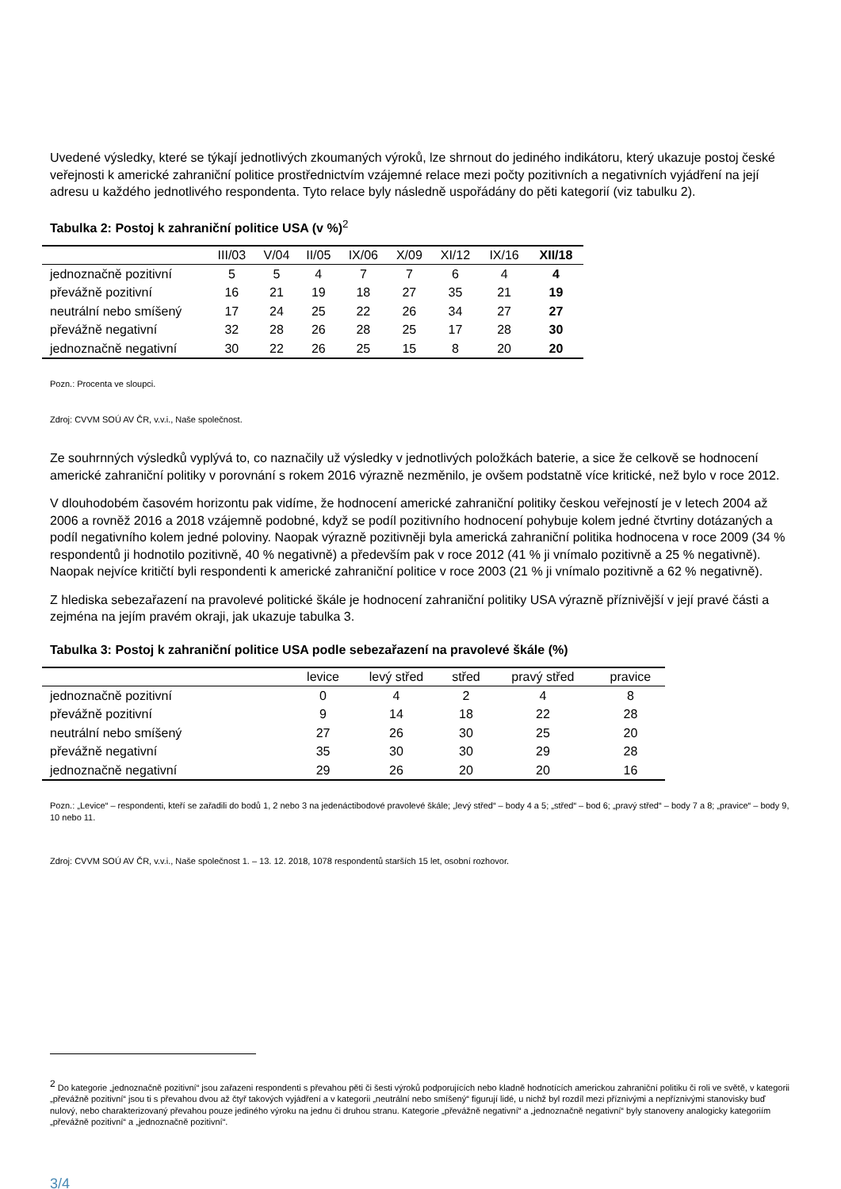Uvedené výsledky, které se týkají jednotlivých zkoumaných výroků, lze shrnout do jediného indikátoru, který ukazuje postoj české veřejnosti k americké zahraniční politice prostřednictvím vzájemné relace mezi počty pozitivních a negativních vyjádření na její adresu u každého jednotlivého respondenta. Tyto relace byly následně uspořádány do pěti kategorií (viz tabulku 2).
Tabulka 2: Postoj k zahraniční politice USA (v %)<sup>2</sup>
| | III/03 | V/04 | II/05 | IX/06 | X/09 | XI/12 | IX/16 | XII/18 |
| --- | --- | --- | --- | --- | --- | --- | --- | --- |
| jednoznačně pozitivní | 5 | 5 | 4 | 7 | 7 | 6 | 4 | 4 |
| převážně pozitivní | 16 | 21 | 19 | 18 | 27 | 35 | 21 | 19 |
| neutrální nebo smíšený | 17 | 24 | 25 | 22 | 26 | 34 | 27 | 27 |
| převážně negativní | 32 | 28 | 26 | 28 | 25 | 17 | 28 | 30 |
| jednoznačně negativní | 30 | 22 | 26 | 25 | 15 | 8 | 20 | 20 |
Pozn.: Procenta ve sloupci.
Zdroj: CVVM SOÚ AV ČR, v.v.i., Naše společnost.
Ze souhrnných výsledků vyplývá to, co naznačily už výsledky v jednotlivých položkách baterie, a sice že celkově se hodnocení americké zahraniční politiky v porovnání s rokem 2016 výrazně nezměnilo, je ovšem podstatně více kritické, než bylo v roce 2012.
V dlouhodobém časovém horizontu pak vidíme, že hodnocení americké zahraniční politiky českou veřejností je v letech 2004 až 2006 a rovněž 2016 a 2018 vzájemně podobné, když se podíl pozitivního hodnocení pohybuje kolem jedné čtvrtiny dotázaných a podíl negativního kolem jedné poloviny. Naopak výrazně pozitivněji byla americká zahraniční politika hodnocena v roce 2009 (34 % respondentů ji hodnotilo pozitivně, 40 % negativně) a především pak v roce 2012 (41 % ji vnímalo pozitivně a 25 % negativně). Naopak nejvíce kritičtí byli respondenti k americké zahraniční politice v roce 2003 (21 % ji vnímalo pozitivně a 62 % negativně).
Z hlediska sebezařazení na pravolevé politické škále je hodnocení zahraniční politiky USA výrazně příznivější v její pravé části a zejména na jejím pravém okraji, jak ukazuje tabulka 3.
Tabulka 3: Postoj k zahraniční politice USA podle sebezařazení na pravolevé škále (%)
| | levice | levý střed | střed | pravý střed | pravice |
| --- | --- | --- | --- | --- | --- |
| jednoznačně pozitivní | 0 | 4 | 2 | 4 | 8 |
| převážně pozitivní | 9 | 14 | 18 | 22 | 28 |
| neutrální nebo smíšený | 27 | 26 | 30 | 25 | 20 |
| převážně negativní | 35 | 30 | 30 | 29 | 28 |
| jednoznačně negativní | 29 | 26 | 20 | 20 | 16 |
Pozn.: „Levice“ – respondenti, kteří se zařadili do bodů 1, 2 nebo 3 na jedenáctibodové pravolevé škále; „levý střed“ – body 4 a 5; „střed“ – bod 6; „pravý střed“ – body 7 a 8; „pravice“ – body 9, 10 nebo 11.
Zdroj: CVVM SOÚ AV ČR, v.v.i., Naše společnost 1. – 13. 12. 2018, 1078 respondentů starších 15 let, osobní rozhovor.
<sup>2</sup> Do kategorie „jednoznačně pozitivní“ jsou zařazeni respondenti s převahou pěti či šesti výroků podporujících nebo kladně hodnotících americkou zahraniční politiku či roli ve světě, v kategorii „převážně pozitivní“ jsou ti s převahou dvou až čtyř takových vyjádření a v kategorii „neutrální nebo smíšený“ figurují lidé, u nichž byl rozdíl mezi příznivými a nepříznivými stanovisky buď nulový, nebo charakterizovaný převahou pouze jediného výroku na jednu či druhou stranu. Kategorie „převážně negativní“ a „jednoznačně negativní“ byly stanoveny analogicky kategoriím „převážně pozitivní“ a „jednoznačně pozitivní“.
3/4